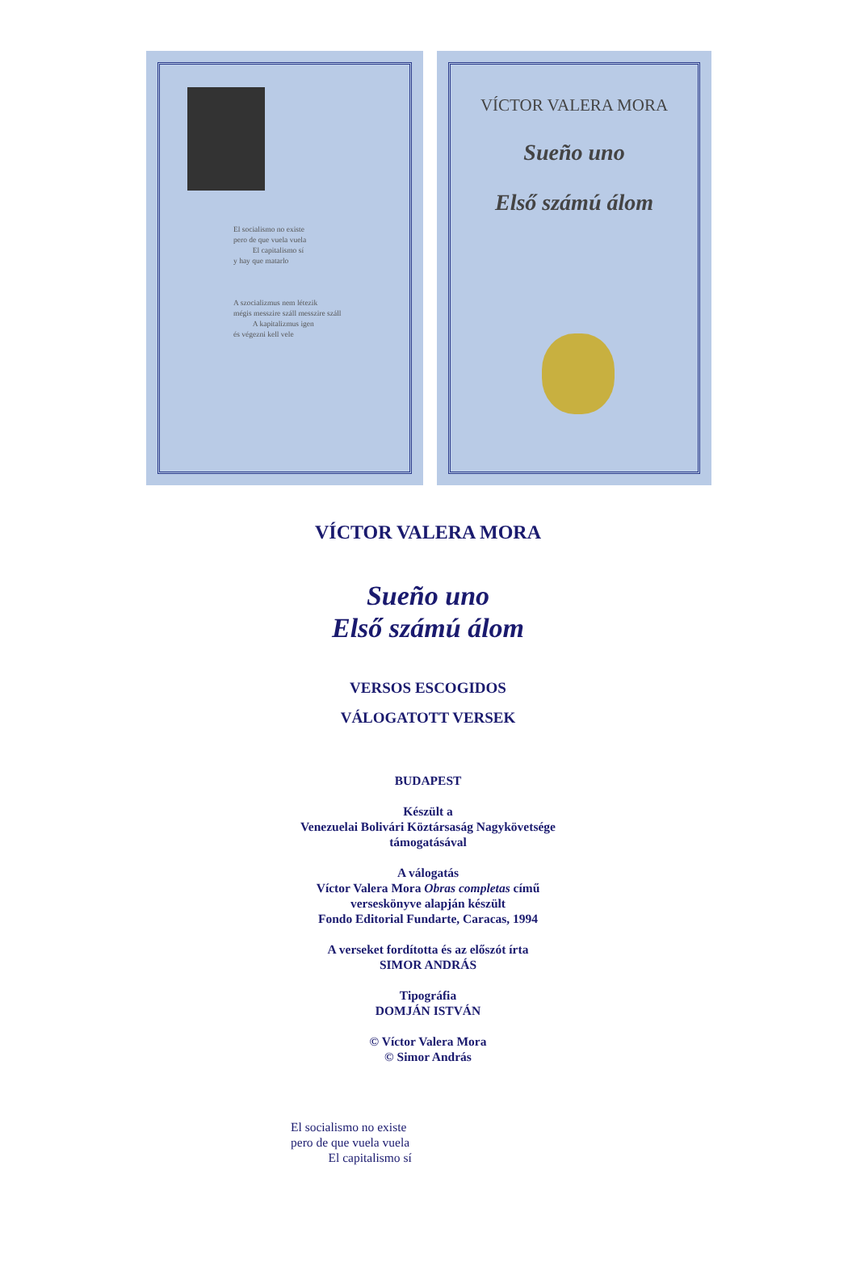El socialismo no existe
pero de que vuela vuela
El capitalismo sí
y hay que matarlo
A szocializmus nem létezik
mégis messzire száll messzire száll
A kapitalizmus igen
és végezni kell vele
VÍCTOR VALERA MORA
Sueño uno
Első számú álom
VÍCTOR VALERA MORA
Sueño uno
Első számú álom
VERSOS ESCOGIDOS
VÁLOGATOTT VERSEK
BUDAPEST
Készült a
Venezuelai Bolivári Köztársaság Nagykövetsége
támogatásával
A válogatás
Víctor Valera Mora Obras completas című
verseskönyve alapján készült
Fondo Editorial Fundarte, Caracas, 1994
A verseket fordította és az előszót írta
SIMOR ANDRÁS
Tipográfia
DOMJÁN ISTVÁN
© Víctor Valera Mora
© Simor András
El socialismo no existe
pero de que vuela vuela
El capitalismo sí